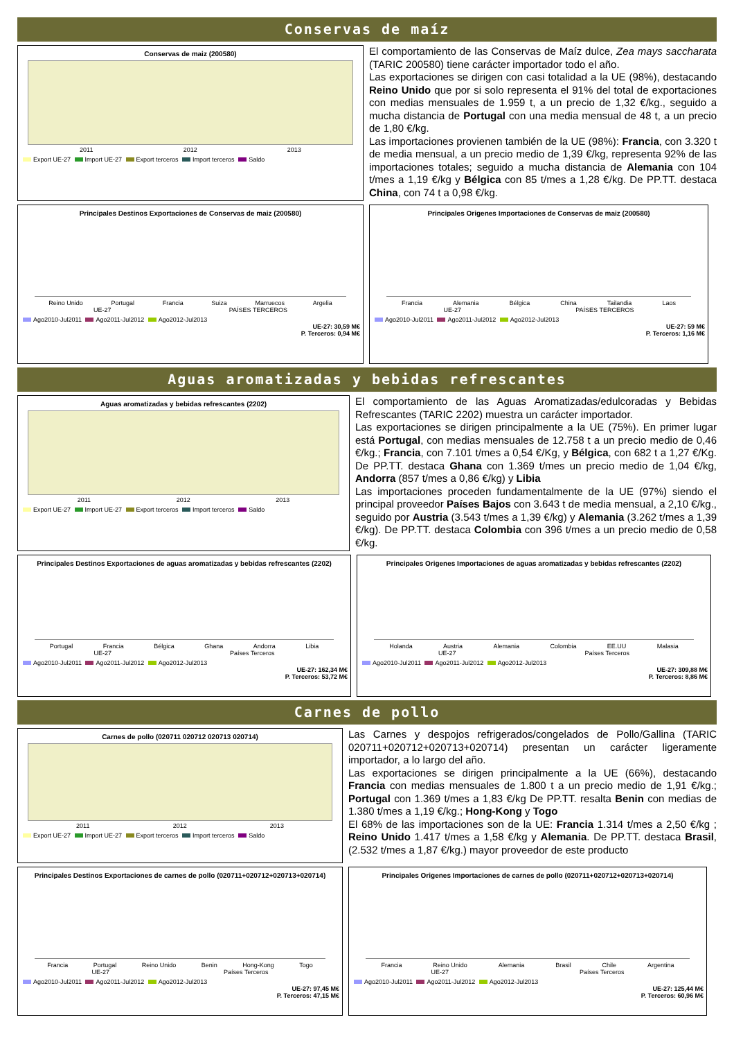Conservas de maíz
Conservas de maiz (200580)
2011 2012 2013
Export UE-27 Import UE-27 Export terceros Import terceros Saldo
El comportamiento de las Conservas de Maíz dulce, Zea mays saccharata (TARIC 200580) tiene carácter importador todo el año.
Las exportaciones se dirigen con casi totalidad a la UE (98%), destacando Reino Unido que por si solo representa el 91% del total de exportaciones con medias mensuales de 1.959 t, a un precio de 1,32 €/kg., seguido a mucha distancia de Portugal con una media mensual de 48 t, a un precio de 1,80 €/kg.
Las importaciones provienen también de la UE (98%): Francia, con 3.320 t de media mensual, a un precio medio de 1,39 €/kg, representa 92% de las importaciones totales; seguido a mucha distancia de Alemania con 104 t/mes a 1,19 €/kg y Bélgica con 85 t/mes a 1,28 €/kg. De PP.TT. destaca China, con 74 t a 0,98 €/kg.
Principales Destinos Exportaciones de Conservas de maiz (200580)
Reino Unido Portugal Francia Suiza Marruecos Argelia
UE-27 PAÍSES TERCEROS
Ago2010-Jul2011 Ago2011-Jul2012 Ago2012-Jul2013
UE-27: 30,59 M€
P. Terceros: 0,94 M€
Principales Origenes Importaciones de Conservas de maiz (200580)
Francia Alemania Bélgica China Tailandia Laos
UE-27 PAÍSES TERCEROS
Ago2010-Jul2011 Ago2011-Jul2012 Ago2012-Jul2013
UE-27: 59 M€
P. Terceros: 1,16 M€
Aguas aromatizadas y bebidas refrescantes
Aguas aromatizadas y bebidas refrescantes (2202)
2011 2012 2013
Export UE-27 Import UE-27 Export terceros Import terceros Saldo
El comportamiento de las Aguas Aromatizadas/edulcoradas y Bebidas Refrescantes (TARIC 2202) muestra un carácter importador.
Las exportaciones se dirigen principalmente a la UE (75%). En primer lugar está Portugal, con medias mensuales de 12.758 t a un precio medio de 0,46 €/kg.; Francia, con 7.101 t/mes a 0,54 €/Kg, y Bélgica, con 682 t a 1,27 €/Kg. De PP.TT. destaca Ghana con 1.369 t/mes un precio medio de 1,04 €/kg, Andorra (857 t/mes a 0,86 €/kg) y Libia
Las importaciones proceden fundamentalmente de la UE (97%) siendo el principal proveedor Países Bajos con 3.643 t de media mensual, a 2,10 €/kg., seguido por Austria (3.543 t/mes a 1,39 €/kg) y Alemania (3.262 t/mes a 1,39 €/kg). De PP.TT. destaca Colombia con 396 t/mes a un precio medio de 0,58 €/kg.
Principales Destinos Exportaciones de aguas aromatizadas y bebidas refrescantes (2202)
Portugal Francia Bélgica Ghana Andorra Libia
UE-27 Países Terceros
Ago2010-Jul2011 Ago2011-Jul2012 Ago2012-Jul2013
UE-27: 162,34 M€
P. Terceros: 53,72 M€
Principales Origenes Importaciones de aguas aromatizadas y bebidas refrescantes (2202)
Holanda Austria Alemania Colombia EE.UU Malasia
UE-27 Países Terceros
Ago2010-Jul2011 Ago2011-Jul2012 Ago2012-Jul2013
UE-27: 309,88 M€
P. Terceros: 8,86 M€
Carnes de pollo
Carnes de pollo (020711 020712 020713 020714)
2011 2012 2013
Export UE-27 Import UE-27 Export terceros Import terceros Saldo
Las Carnes y despojos refrigerados/congelados de Pollo/Gallina (TARIC 020711+020712+020713+020714) presentan un carácter ligeramente importador, a lo largo del año.
Las exportaciones se dirigen principalmente a la UE (66%), destacando Francia con medias mensuales de 1.800 t a un precio medio de 1,91 €/kg.; Portugal con 1.369 t/mes a 1,83 €/kg De PP.TT. resalta Benin con medias de 1.380 t/mes a 1,19 €/kg.; Hong-Kong y Togo
El 68% de las importaciones son de la UE: Francia 1.314 t/mes a 2,50 €/kg ; Reino Unido 1.417 t/mes a 1,58 €/kg y Alemania. De PP.TT. destaca Brasil, (2.532 t/mes a 1,87 €/kg.) mayor proveedor de este producto
Principales Destinos Exportaciones de carnes de pollo (020711+020712+020713+020714)
Francia Portugal Reino Unido Benin Hong-Kong Togo
UE-27 Países Terceros
Ago2010-Jul2011 Ago2011-Jul2012 Ago2012-Jul2013
UE-27: 97,45 M€
P. Terceros: 47,15 M€
Principales Origenes Importaciones de carnes de pollo (020711+020712+020713+020714)
Francia Reino Unido Alemania Brasil Chile Argentina
UE-27 Países Terceros
Ago2010-Jul2011 Ago2011-Jul2012 Ago2012-Jul2013
UE-27: 125,44 M€
P. Terceros: 60,96 M€